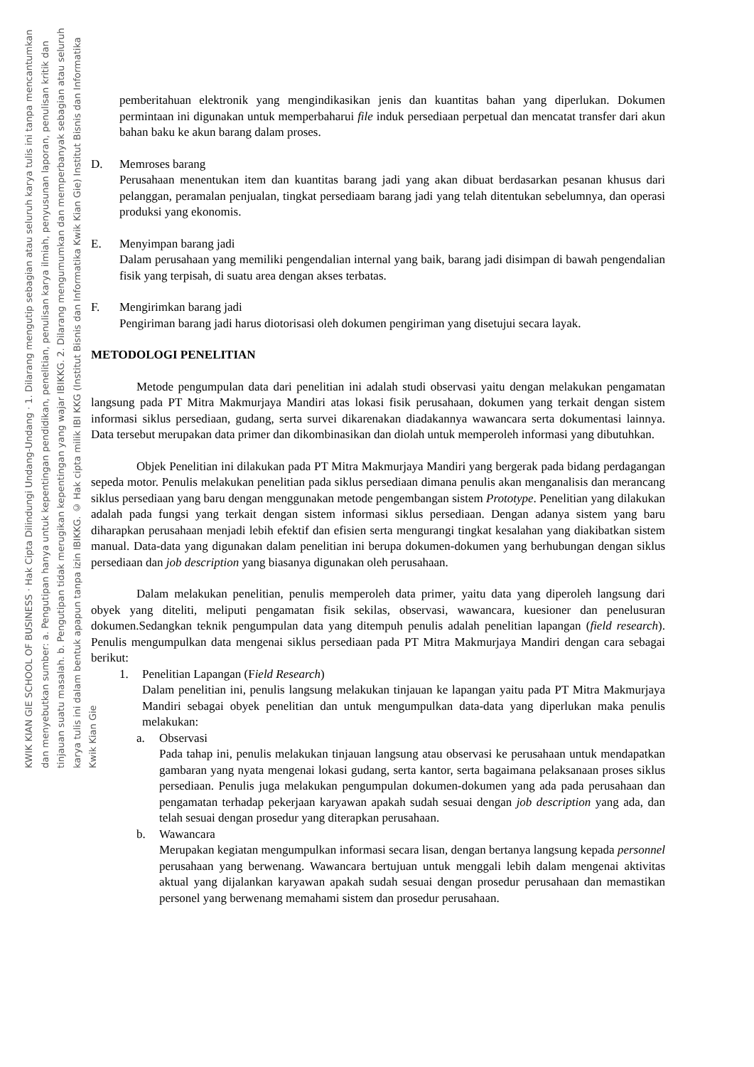KWIK KIAN GIE SCHOOL OF BUSINESS · Hak Cipta Dilindungi Undang-Undang · 1. Dilarang mengutip sebagian atau seluruh karya tulis ini tanpa mencantumkan dan menyebutkan sumber: a. Pengutipan hanya untuk kepentingan pendidikan, penelitian, penulisan karya ilmiah, penyusunan laporan, penulisan kritik dan tinjauan suatu masalah. b. Pengutipan tidak merugikan kepentingan yang wajar IBIKKG. 2. Dilarang mengumumkan dan memperbanyak sebagian atau seluruh karya tulis ini dalam bentuk apapun tanpa izin IBIKKG. © Hak cipta milik IBI KKG (Institut Bisnis dan Informatika Kwik Kian Gie) Institut Bisnis dan Informatika Kwik Kian Gie
pemberitahuan elektronik yang mengindikasikan jenis dan kuantitas bahan yang diperlukan. Dokumen permintaan ini digunakan untuk memperbaharui file induk persediaan perpetual dan mencatat transfer dari akun bahan baku ke akun barang dalam proses.
D. Memroses barang
Perusahaan menentukan item dan kuantitas barang jadi yang akan dibuat berdasarkan pesanan khusus dari pelanggan, peramalan penjualan, tingkat persediaam barang jadi yang telah ditentukan sebelumnya, dan operasi produksi yang ekonomis.
E. Menyimpan barang jadi
Dalam perusahaan yang memiliki pengendalian internal yang baik, barang jadi disimpan di bawah pengendalian fisik yang terpisah, di suatu area dengan akses terbatas.
F. Mengirimkan barang jadi
Pengiriman barang jadi harus diotorisasi oleh dokumen pengiriman yang disetujui secara layak.
METODOLOGI PENELITIAN
Metode pengumpulan data dari penelitian ini adalah studi observasi yaitu dengan melakukan pengamatan langsung pada PT Mitra Makmurjaya Mandiri atas lokasi fisik perusahaan, dokumen yang terkait dengan sistem informasi siklus persediaan, gudang, serta survei dikarenakan diadakannya wawancara serta dokumentasi lainnya. Data tersebut merupakan data primer dan dikombinasikan dan diolah untuk memperoleh informasi yang dibutuhkan.
Objek Penelitian ini dilakukan pada PT Mitra Makmurjaya Mandiri yang bergerak pada bidang perdagangan sepeda motor. Penulis melakukan penelitian pada siklus persediaan dimana penulis akan menganalisis dan merancang siklus persediaan yang baru dengan menggunakan metode pengembangan sistem Prototype. Penelitian yang dilakukan adalah pada fungsi yang terkait dengan sistem informasi siklus persediaan. Dengan adanya sistem yang baru diharapkan perusahaan menjadi lebih efektif dan efisien serta mengurangi tingkat kesalahan yang diakibatkan sistem manual. Data-data yang digunakan dalam penelitian ini berupa dokumen-dokumen yang berhubungan dengan siklus persediaan dan job description yang biasanya digunakan oleh perusahaan.
Dalam melakukan penelitian, penulis memperoleh data primer, yaitu data yang diperoleh langsung dari obyek yang diteliti, meliputi pengamatan fisik sekilas, observasi, wawancara, kuesioner dan penelusuran dokumen.Sedangkan teknik pengumpulan data yang ditempuh penulis adalah penelitian lapangan (field research). Penulis mengumpulkan data mengenai siklus persediaan pada PT Mitra Makmurjaya Mandiri dengan cara sebagai berikut:
1. Penelitian Lapangan (Field Research)
Dalam penelitian ini, penulis langsung melakukan tinjauan ke lapangan yaitu pada PT Mitra Makmurjaya Mandiri sebagai obyek penelitian dan untuk mengumpulkan data-data yang diperlukan maka penulis melakukan:
a. Observasi
Pada tahap ini, penulis melakukan tinjauan langsung atau observasi ke perusahaan untuk mendapatkan gambaran yang nyata mengenai lokasi gudang, serta kantor, serta bagaimana pelaksanaan proses siklus persediaan. Penulis juga melakukan pengumpulan dokumen-dokumen yang ada pada perusahaan dan pengamatan terhadap pekerjaan karyawan apakah sudah sesuai dengan job description yang ada, dan telah sesuai dengan prosedur yang diterapkan perusahaan.
b. Wawancara
Merupakan kegiatan mengumpulkan informasi secara lisan, dengan bertanya langsung kepada personnel perusahaan yang berwenang. Wawancara bertujuan untuk menggali lebih dalam mengenai aktivitas aktual yang dijalankan karyawan apakah sudah sesuai dengan prosedur perusahaan dan memastikan personel yang berwenang memahami sistem dan prosedur perusahaan.